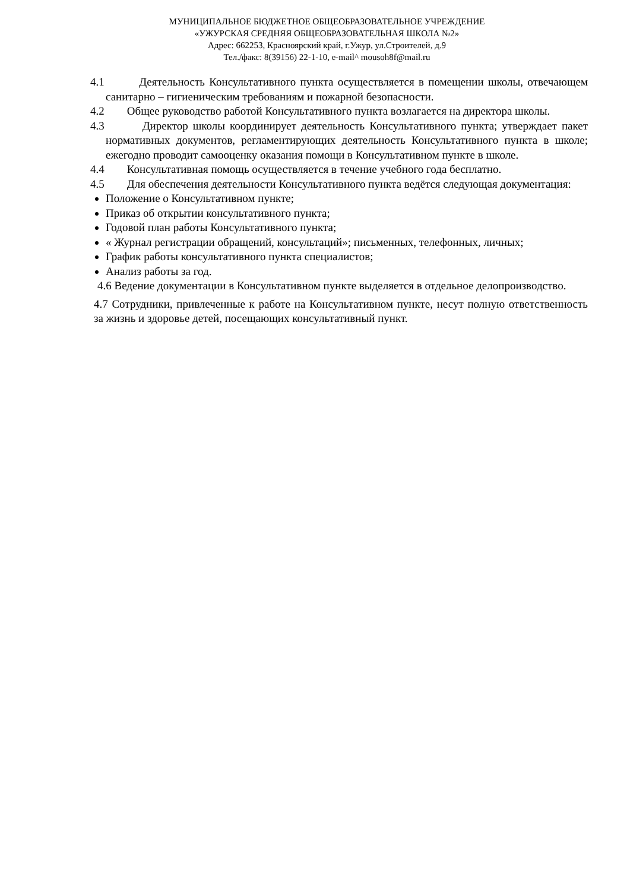МУНИЦИПАЛЬНОЕ БЮДЖЕТНОЕ ОБЩЕОБРАЗОВАТЕЛЬНОЕ УЧРЕЖДЕНИЕ
«УЖУРСКАЯ СРЕДНЯЯ ОБЩЕОБРАЗОВАТЕЛЬНАЯ ШКОЛА №2»
Адрес: 662253, Красноярский край, г.Ужур, ул.Строителей, д.9
Тел./факс: 8(39156) 22-1-10, e-mail^ mousoh8f@mail.ru
4.1 Деятельность Консультативного пункта осуществляется в помещении школы, отвечающем санитарно – гигиеническим требованиям и пожарной безопасности.
4.2 Общее руководство работой Консультативного пункта возлагается на директора школы.
4.3 Директор школы координирует деятельность Консультативного пункта; утверждает пакет нормативных документов, регламентирующих деятельность Консультативного пункта в школе; ежегодно проводит самооценку оказания помощи в Консультативном пункте в школе.
4.4 Консультативная помощь осуществляется в течение учебного года бесплатно.
4.5 Для обеспечения деятельности Консультативного пункта ведётся следующая документация:
Положение о Консультативном пункте;
Приказ об открытии консультативного пункта;
Годовой план работы Консультативного пункта;
« Журнал регистрации обращений, консультаций»; письменных, телефонных, личных;
График работы консультативного пункта специалистов;
Анализ работы за год.
4.6 Ведение документации в Консультативном пункте выделяется в отдельное делопроизводство.
4.7 Сотрудники, привлеченные к работе на Консультативном пункте, несут полную ответственность за жизнь и здоровье детей, посещающих консультативный пункт.